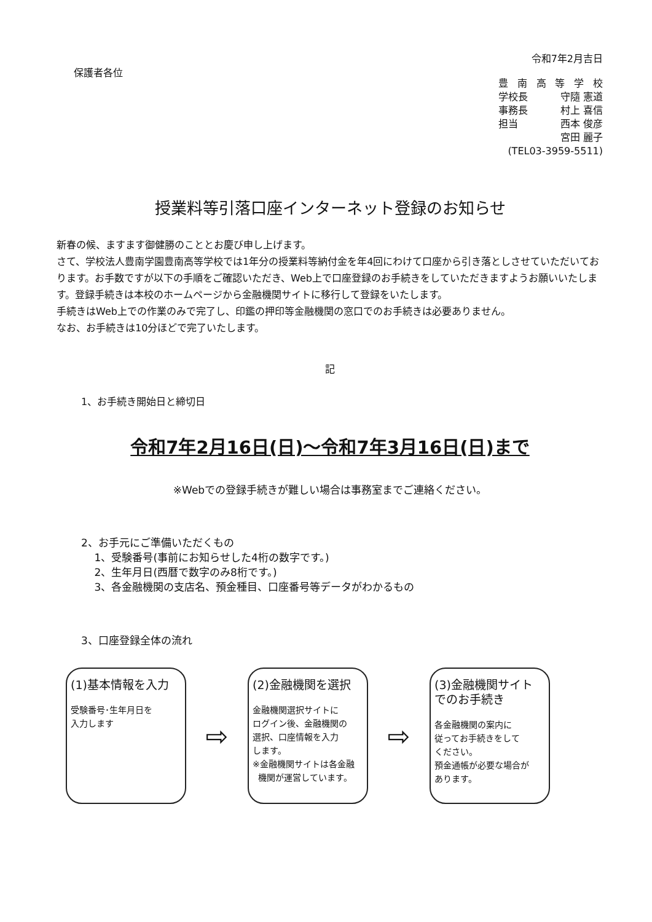令和7年2月吉日
保護者各位
豊南高等学校
学校長 守隨 憲道
事務長 村上 喜信
担当 西本 俊彦
宮田 麗子
(TEL03-3959-5511)
授業料等引落口座インターネット登録のお知らせ
新春の候、ますます御健勝のこととお慶び申し上げます。
さて、学校法人豊南学園豊南高等学校では1年分の授業料等納付金を年4回にわけて口座から引き落としさせていただいております。お手数ですが以下の手順をご確認いただき、Web上で口座登録のお手続きをしていただきますようお願いいたします。登録手続きは本校のホームページから金融機関サイトに移行して登録をいたします。
手続きはWeb上での作業のみで完了し、印鑑の押印等金融機関の窓口でのお手続きは必要ありません。
なお、お手続きは10分ほどで完了いたします。
記
1、お手続き開始日と締切日
令和7年2月16日(日)～令和7年3月16日(日)まで
※Webでの登録手続きが難しい場合は事務室までご連絡ください。
2、お手元にご準備いただくもの
1、受験番号(事前にお知らせした4桁の数字です。)
2、生年月日(西暦で数字のみ8桁です。)
3、各金融機関の支店名、預金種目、口座番号等データがわかるもの
3、口座登録全体の流れ
(1)基本情報を入力
受験番号･生年月日を
入力します
⇨
(2)金融機関を選択
金融機関選択サイトに
ログイン後、金融機関の
選択、口座情報を入力
します。
※金融機関サイトは各金融
機関が運営しています。
⇨
(3)金融機関サイト
でのお手続き
各金融機関の案内に
従ってお手続きをして
ください。
預金通帳が必要な場合が
あります。